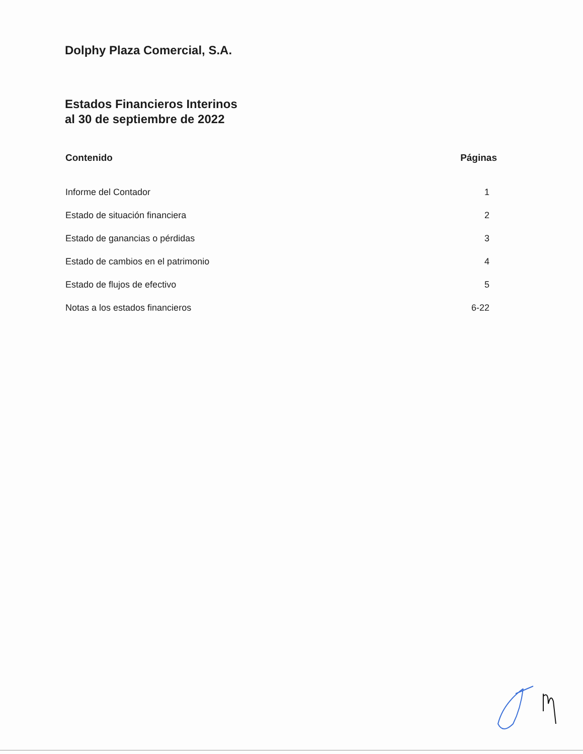Dolphy Plaza Comercial, S.A.
Estados Financieros Interinos
al 30 de septiembre de 2022
| Contenido | Páginas |
| --- | --- |
| Informe del Contador | 1 |
| Estado de situación financiera | 2 |
| Estado de ganancias o pérdidas | 3 |
| Estado de cambios en el patrimonio | 4 |
| Estado de flujos de efectivo | 5 |
| Notas a los estados financieros | 6-22 |